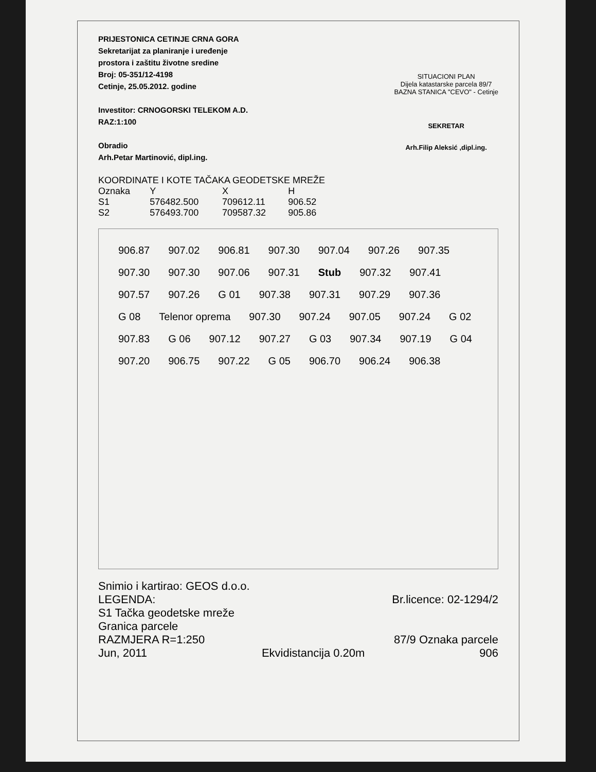PRIJESTONICA CETINJE CRNA GORA
Sekretarijat za planiranje i uređenje
prostora i zaštitu životne sredine
Broj: 05-351/12-4198
Cetinje, 25.05.2012. godine
Investitor: CRNOGORSKI TELEKOM A.D.
RAZ:1:100
Obradio
Arh.Petar Martinović, dipl.ing.
SITUACIONI PLAN
Dijela katastarske parcela 89/7
BAZNA STANICA "CEVO" - Cetinje
SEKRETAR
Arh.Filip Aleksić ,dipl.ing.
| KOORDINATE I KOTE TAČAKA GEODETSKE MREŽE | | | |
| --- | --- | --- | --- |
| Oznaka | Y | X | H |
| S1 | 576482.500 | 709612.11 | 906.52 |
| S2 | 576493.700 | 709587.32 | 905.86 |
906.87 907.02 906.81 907.30 907.04 907.26 907.35 907.30 907.30 907.06 907.31 Stub 907.32 907.41 907.57 907.26 G 01 907.38 907.31 907.29 907.36 G 08 Telenor oprema 907.30 907.24 907.05 907.24 G 02 907.83 G 06 907.12 907.27 G 03 907.34 907.19 G 04 907.20 906.75 907.22 G 05 906.70 906.24 906.38
Snimio i kartirao: GEOS d.o.o.
LEGENDA: Br.licence: 02-1294/2
S1 Tačka geodetske mreže
Granica parcele
RAZMJERA R=1:250 87/9 Oznaka parcele
Jun, 2011 Ekvidistancija 0.20m 906